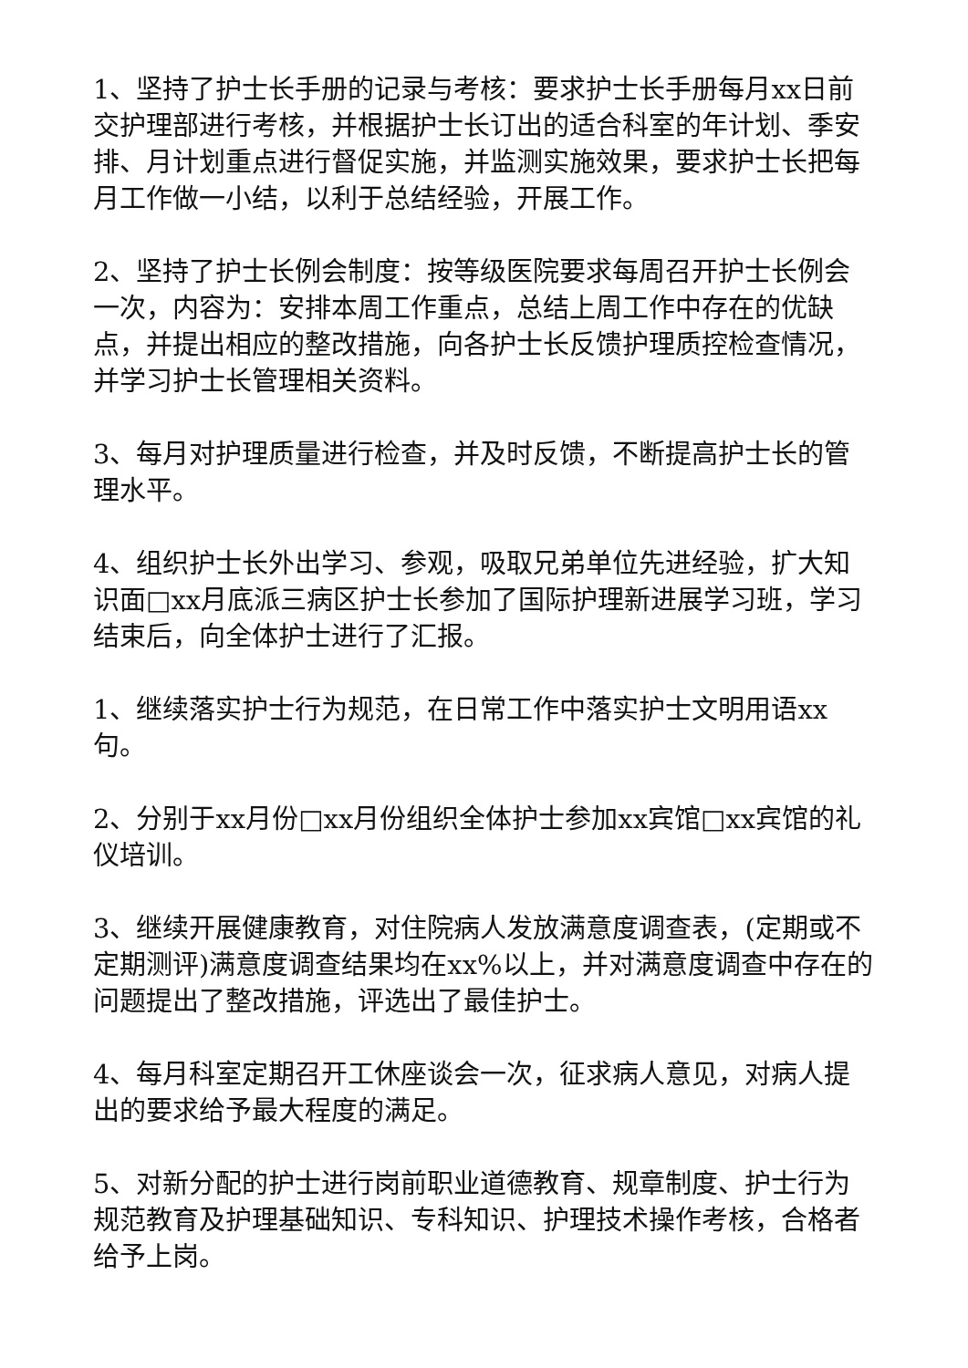1、坚持了护士长手册的记录与考核：要求护士长手册每月xx日前交护理部进行考核，并根据护士长订出的适合科室的年计划、季安排、月计划重点进行督促实施，并监测实施效果，要求护士长把每月工作做一小结，以利于总结经验，开展工作。
2、坚持了护士长例会制度：按等级医院要求每周召开护士长例会一次，内容为：安排本周工作重点，总结上周工作中存在的优缺点，并提出相应的整改措施，向各护士长反馈护理质控检查情况，并学习护士长管理相关资料。
3、每月对护理质量进行检查，并及时反馈，不断提高护士长的管理水平。
4、组织护士长外出学习、参观，吸取兄弟单位先进经验，扩大知识面□xx月底派三病区护士长参加了国际护理新进展学习班，学习结束后，向全体护士进行了汇报。
1、继续落实护士行为规范，在日常工作中落实护士文明用语xx句。
2、分别于xx月份□xx月份组织全体护士参加xx宾馆□xx宾馆的礼仪培训。
3、继续开展健康教育，对住院病人发放满意度调查表，(定期或不定期测评)满意度调查结果均在xx%以上，并对满意度调查中存在的问题提出了整改措施，评选出了最佳护士。
4、每月科室定期召开工休座谈会一次，征求病人意见，对病人提出的要求给予最大程度的满足。
5、对新分配的护士进行岗前职业道德教育、规章制度、护士行为规范教育及护理基础知识、专科知识、护理技术操作考核，合格者给予上岗。